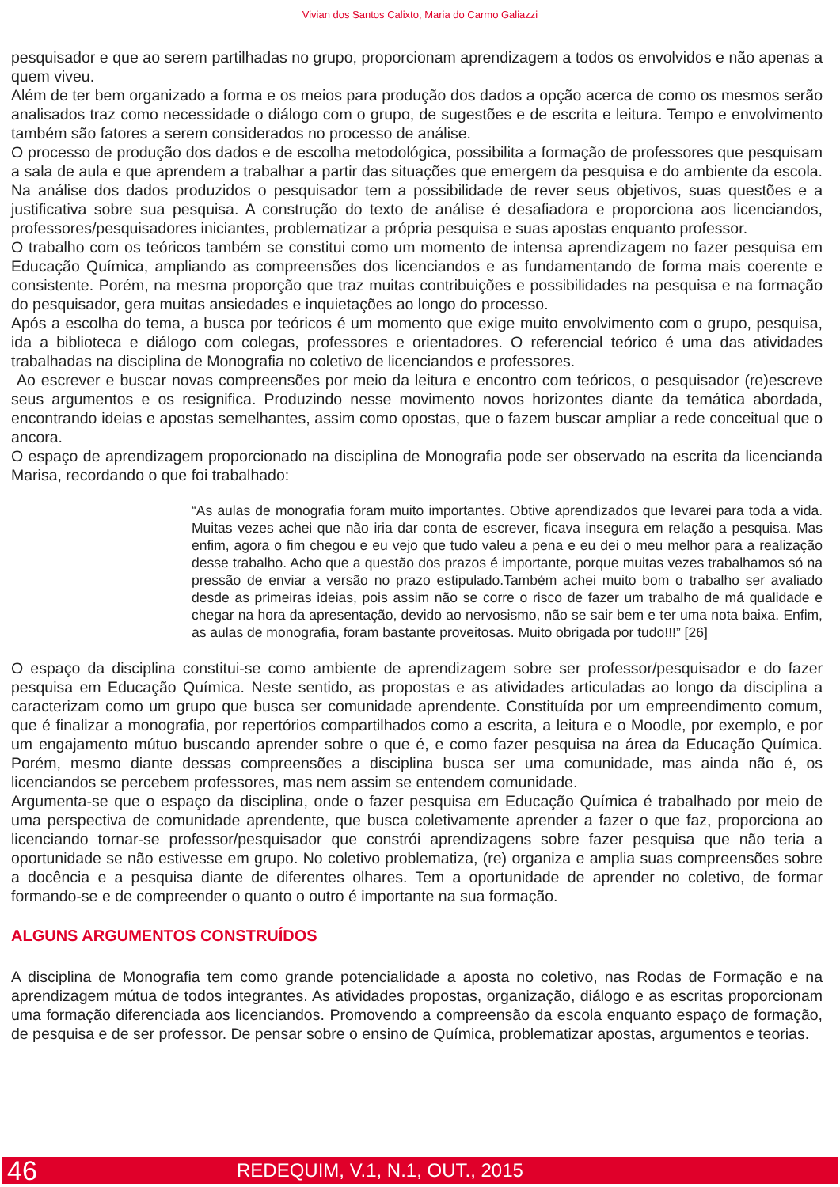Vivian dos Santos Calixto, Maria do Carmo Galiazzi
pesquisador e que ao serem partilhadas no grupo, proporcionam aprendizagem a todos os envolvidos e não apenas a quem viveu.
Além de ter bem organizado a forma e os meios para produção dos dados a opção acerca de como os mesmos serão analisados traz como necessidade o diálogo com o grupo, de sugestões e de escrita e leitura. Tempo e envolvimento também são fatores a serem considerados no processo de análise.
O processo de produção dos dados e de escolha metodológica, possibilita a formação de professores que pesquisam a sala de aula e que aprendem a trabalhar a partir das situações que emergem da pesquisa e do ambiente da escola. Na análise dos dados produzidos o pesquisador tem a possibilidade de rever seus objetivos, suas questões e a justificativa sobre sua pesquisa. A construção do texto de análise é desafiadora e proporciona aos licenciandos, professores/pesquisadores iniciantes, problematizar a própria pesquisa e suas apostas enquanto professor.
O trabalho com os teóricos também se constitui como um momento de intensa aprendizagem no fazer pesquisa em Educação Química, ampliando as compreensões dos licenciandos e as fundamentando de forma mais coerente e consistente. Porém, na mesma proporção que traz muitas contribuições e possibilidades na pesquisa e na formação do pesquisador, gera muitas ansiedades e inquietações ao longo do processo.
Após a escolha do tema, a busca por teóricos é um momento que exige muito envolvimento com o grupo, pesquisa, ida a biblioteca e diálogo com colegas, professores e orientadores. O referencial teórico é uma das atividades trabalhadas na disciplina de Monografia no coletivo de licenciandos e professores.
Ao escrever e buscar novas compreensões por meio da leitura e encontro com teóricos, o pesquisador (re)escreve seus argumentos e os resignifica. Produzindo nesse movimento novos horizontes diante da temática abordada, encontrando ideias e apostas semelhantes, assim como opostas, que o fazem buscar ampliar a rede conceitual que o ancora.
O espaço de aprendizagem proporcionado na disciplina de Monografia pode ser observado na escrita da licencianda Marisa, recordando o que foi trabalhado:
“As aulas de monografia foram muito importantes. Obtive aprendizados que levarei para toda a vida. Muitas vezes achei que não iria dar conta de escrever, ficava insegura em relação a pesquisa. Mas enfim, agora o fim chegou e eu vejo que tudo valeu a pena e eu dei o meu melhor para a realização desse trabalho. Acho que a questão dos prazos é importante, porque muitas vezes trabalhamos só na pressão de enviar a versão no prazo estipulado.Também achei muito bom o trabalho ser avaliado desde as primeiras ideias, pois assim não se corre o risco de fazer um trabalho de má qualidade e chegar na hora da apresentação, devido ao nervosismo, não se sair bem e ter uma nota baixa. Enfim, as aulas de monografia, foram bastante proveitosas. Muito obrigada por tudo!!!” [26]
O espaço da disciplina constitui-se como ambiente de aprendizagem sobre ser professor/pesquisador e do fazer pesquisa em Educação Química. Neste sentido, as propostas e as atividades articuladas ao longo da disciplina a caracterizam como um grupo que busca ser comunidade aprendente. Constituída por um empreendimento comum, que é finalizar a monografia, por repertórios compartilhados como a escrita, a leitura e o Moodle, por exemplo, e por um engajamento mútuo buscando aprender sobre o que é, e como fazer pesquisa na área da Educação Química. Porém, mesmo diante dessas compreensões a disciplina busca ser uma comunidade, mas ainda não é, os licenciandos se percebem professores, mas nem assim se entendem comunidade.
Argumenta-se que o espaço da disciplina, onde o fazer pesquisa em Educação Química é trabalhado por meio de uma perspectiva de comunidade aprendente, que busca coletivamente aprender a fazer o que faz, proporciona ao licenciando tornar-se professor/pesquisador que constrói aprendizagens sobre fazer pesquisa que não teria a oportunidade se não estivesse em grupo. No coletivo problematiza, (re) organiza e amplia suas compreensões sobre a docência e a pesquisa diante de diferentes olhares. Tem a oportunidade de aprender no coletivo, de formar formando-se e de compreender o quanto o outro é importante na sua formação.
ALGUNS ARGUMENTOS CONSTRUÍDOS
A disciplina de Monografia tem como grande potencialidade a aposta no coletivo, nas Rodas de Formação e na aprendizagem mútua de todos integrantes. As atividades propostas, organização, diálogo e as escritas proporcionam uma formação diferenciada aos licenciandos. Promovendo a compreensão da escola enquanto espaço de formação, de pesquisa e de ser professor. De pensar sobre o ensino de Química, problematizar apostas, argumentos e teorias.
46 REDEQUIM, V.1, N.1, OUT., 2015